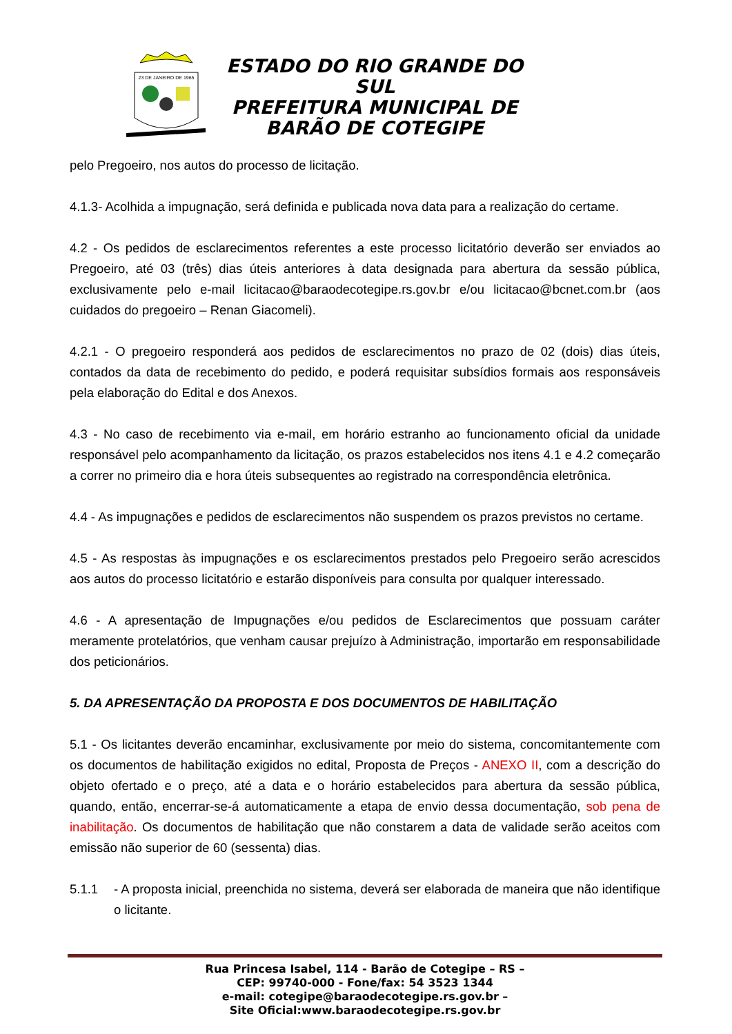23 DE JANEIRO DE 1965
ESTADO DO RIO GRANDE DO SUL
PREFEITURA MUNICIPAL DE
BARÃO DE COTEGIPE
pelo Pregoeiro, nos autos do processo de licitação.
4.1.3- Acolhida a impugnação, será definida e publicada nova data para a realização do certame.
4.2 - Os pedidos de esclarecimentos referentes a este processo licitatório deverão ser enviados ao Pregoeiro, até 03 (três) dias úteis anteriores à data designada para abertura da sessão pública, exclusivamente pelo e-mail licitacao@baraodecotegipe.rs.gov.br e/ou licitacao@bcnet.com.br (aos cuidados do pregoeiro – Renan Giacomeli).
4.2.1 - O pregoeiro responderá aos pedidos de esclarecimentos no prazo de 02 (dois) dias úteis, contados da data de recebimento do pedido, e poderá requisitar subsídios formais aos responsáveis pela elaboração do Edital e dos Anexos.
4.3 - No caso de recebimento via e-mail, em horário estranho ao funcionamento oficial da unidade responsável pelo acompanhamento da licitação, os prazos estabelecidos nos itens 4.1 e 4.2 começarão a correr no primeiro dia e hora úteis subsequentes ao registrado na correspondência eletrônica.
4.4 - As impugnações e pedidos de esclarecimentos não suspendem os prazos previstos no certame.
4.5 - As respostas às impugnações e os esclarecimentos prestados pelo Pregoeiro serão acrescidos aos autos do processo licitatório e estarão disponíveis para consulta por qualquer interessado.
4.6 - A apresentação de Impugnações e/ou pedidos de Esclarecimentos que possuam caráter meramente protelatórios, que venham causar prejuízo à Administração, importarão em responsabilidade dos peticionários.
5. DA APRESENTAÇÃO DA PROPOSTA E DOS DOCUMENTOS DE HABILITAÇÃO
5.1 - Os licitantes deverão encaminhar, exclusivamente por meio do sistema, concomitantemente com os documentos de habilitação exigidos no edital, Proposta de Preços - ANEXO II, com a descrição do objeto ofertado e o preço, até a data e o horário estabelecidos para abertura da sessão pública, quando, então, encerrar-se-á automaticamente a etapa de envio dessa documentação, sob pena de inabilitação. Os documentos de habilitação que não constarem a data de validade serão aceitos com emissão não superior de 60 (sessenta) dias.
5.1.1 - A proposta inicial, preenchida no sistema, deverá ser elaborada de maneira que não identifique o licitante.
Rua Princesa Isabel, 114 - Barão de Cotegipe – RS –
CEP: 99740-000 - Fone/fax: 54 3523 1344
e-mail: cotegipe@baraodecotegipe.rs.gov.br –
Site Oficial:www.baraodecotegipe.rs.gov.br